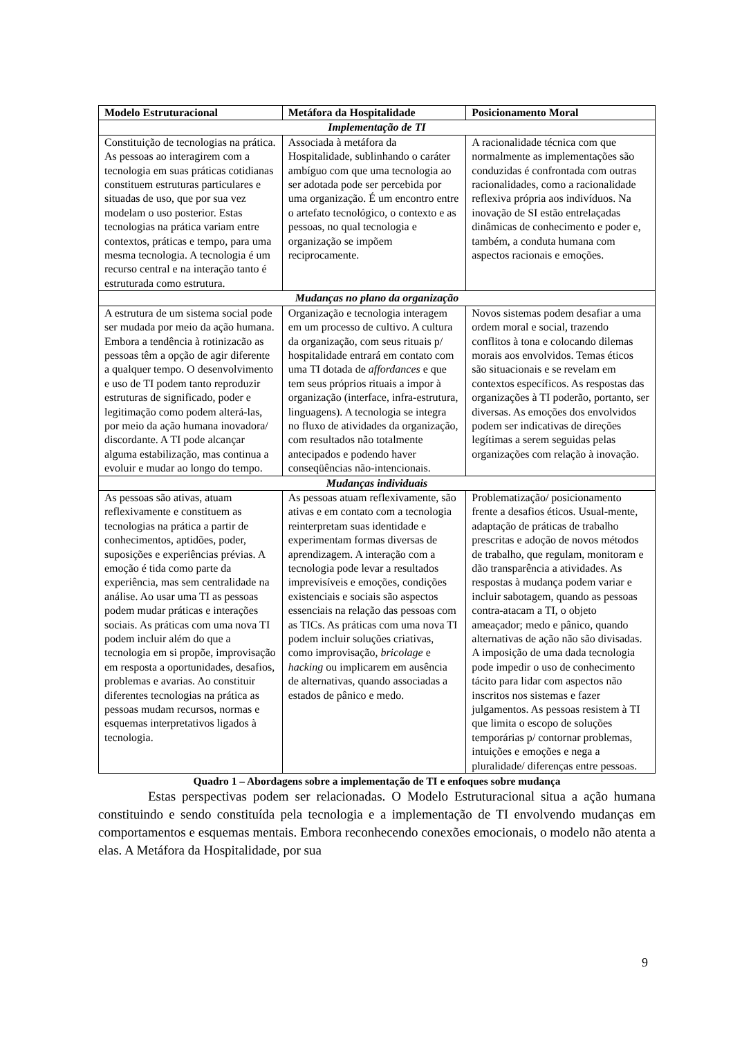| Modelo Estruturacional | Metáfora da Hospitalidade | Posicionamento Moral |
| --- | --- | --- |
| Implementação de TI | | |
| Constituição de tecnologias na prática. As pessoas ao interagirem com a tecnologia em suas práticas cotidianas constituem estruturas particulares e situadas de uso, que por sua vez modelam o uso posterior. Estas tecnologias na prática variam entre contextos, práticas e tempo, para uma mesma tecnologia. A tecnologia é um recurso central e na interação tanto é estruturada como estrutura. | Associada à metáfora da Hospitalidade, sublinhando o caráter ambíguo com que uma tecnologia ao ser adotada pode ser percebida por uma organização. É um encontro entre o artefato tecnológico, o contexto e as pessoas, no qual tecnologia e organização se impõem reciprocamente. | A racionalidade técnica com que normalmente as implementações são conduzidas é confrontada com outras racionalidades, como a racionalidade reflexiva própria aos indivíduos. Na inovação de SI estão entrelaçadas dinâmicas de conhecimento e poder e, também, a conduta humana com aspectos racionais e emoções. |
| Mudanças no plano da organização | | |
| A estrutura de um sistema social pode ser mudada por meio da ação humana. Embora a tendência à rotinizacão as pessoas têm a opção de agir diferente a qualquer tempo. O desenvolvimento e uso de TI podem tanto reproduzir estruturas de significado, poder e legitimação como podem alterá-las, por meio da ação humana inovadora/ discordante. A TI pode alcançar alguma estabilização, mas continua a evoluir e mudar ao longo do tempo. | Organização e tecnologia interagem em um processo de cultivo. A cultura da organização, com seus rituais p/ hospitalidade entrará em contato com uma TI dotada de affordances e que tem seus próprios rituais a impor à organização (interface, infra-estrutura, linguagens). A tecnologia se integra no fluxo de atividades da organização, com resultados não totalmente antecipados e podendo haver conseqüências não-intencionais. | Novos sistemas podem desafiar a uma ordem moral e social, trazendo conflitos à tona e colocando dilemas morais aos envolvidos. Temas éticos são situacionais e se revelam em contextos específicos. As respostas das organizações à TI poderão, portanto, ser diversas. As emoções dos envolvidos podem ser indicativas de direções legítimas a serem seguidas pelas organizações com relação à inovação. |
| Mudanças individuais | | |
| As pessoas são ativas, atuam reflexivamente e constituem as tecnologias na prática a partir de conhecimentos, aptidões, poder, suposições e experiências prévias. A emoção é tida como parte da experiência, mas sem centralidade na análise. Ao usar uma TI as pessoas podem mudar práticas e interações sociais. As práticas com uma nova TI podem incluir além do que a tecnologia em si propõe, improvisação em resposta a oportunidades, desafios, problemas e avarias. Ao constituir diferentes tecnologias na prática as pessoas mudam recursos, normas e esquemas interpretativos ligados à tecnologia. | As pessoas atuam reflexivamente, são ativas e em contato com a tecnologia reinterpretam suas identidade e experimentam formas diversas de aprendizagem. A interação com a tecnologia pode levar a resultados imprevisíveis e emoções, condições existenciais e sociais são aspectos essenciais na relação das pessoas com as TICs. As práticas com uma nova TI podem incluir soluções criativas, como improvisação, bricolage e hacking ou implicarem em ausência de alternativas, quando associadas a estados de pânico e medo. | Problematização/ posicionamento frente a desafios éticos. Usual-mente, adaptação de práticas de trabalho prescritas e adoção de novos métodos de trabalho, que regulam, monitoram e dão transparência a atividades. As respostas à mudança podem variar e incluir sabotagem, quando as pessoas contra-atacam a TI, o objeto ameaçador; medo e pânico, quando alternativas de ação não são divisadas. A imposição de uma dada tecnologia pode impedir o uso de conhecimento tácito para lidar com aspectos não inscritos nos sistemas e fazer julgamentos. As pessoas resistem à TI que limita o escopo de soluções temporárias p/ contornar problemas, intuições e emoções e nega a pluralidade/ diferenças entre pessoas. |
Quadro 1 – Abordagens sobre a implementação de TI e enfoques sobre mudança
Estas perspectivas podem ser relacionadas. O Modelo Estruturacional situa a ação humana constituindo e sendo constituída pela tecnologia e a implementação de TI envolvendo mudanças em comportamentos e esquemas mentais. Embora reconhecendo conexões emocionais, o modelo não atenta a elas. A Metáfora da Hospitalidade, por sua
9